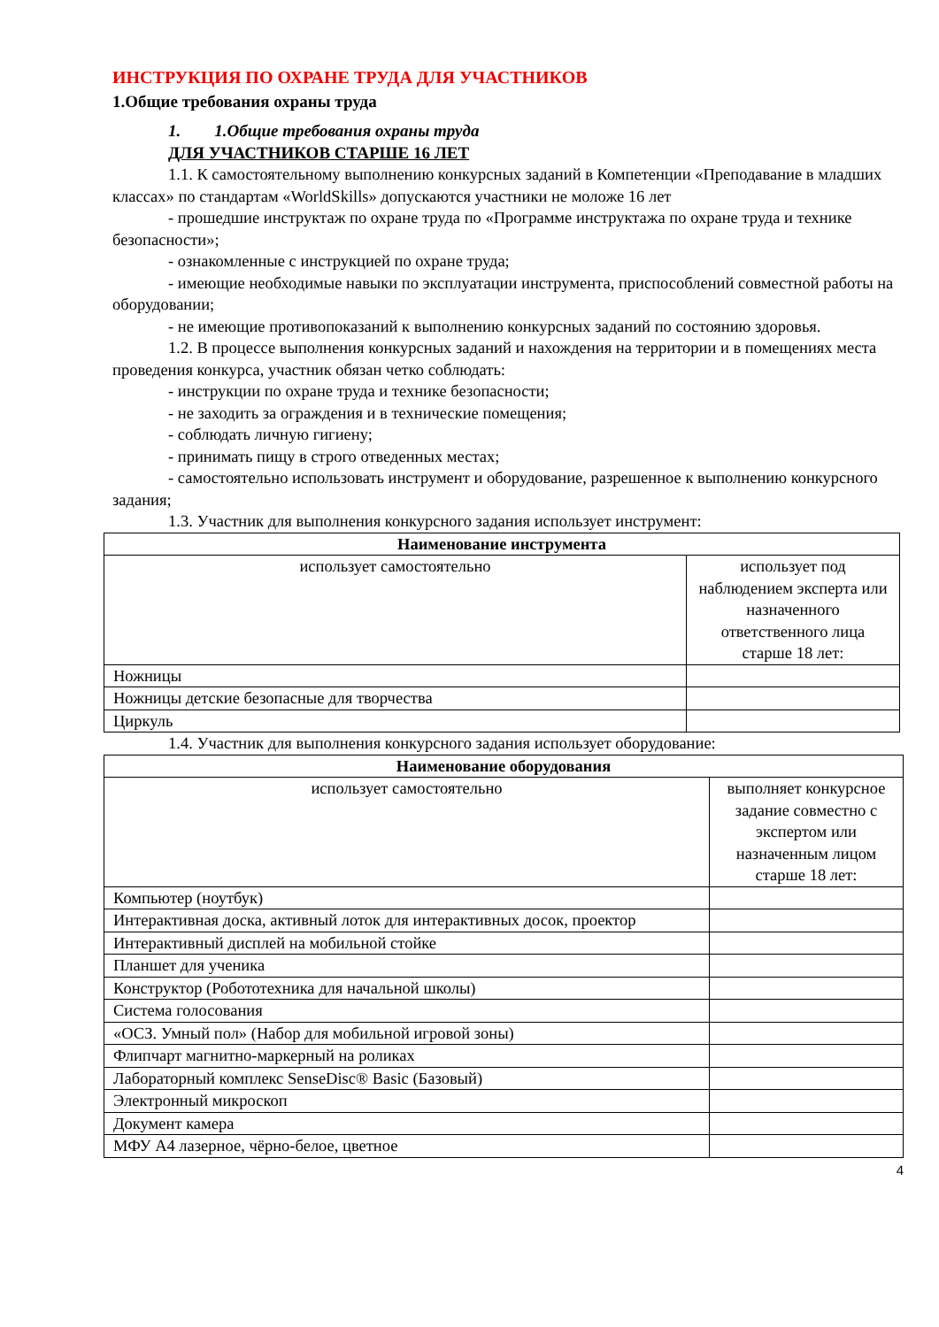ИНСТРУКЦИЯ ПО ОХРАНЕ ТРУДА ДЛЯ УЧАСТНИКОВ
1.Общие требования охраны труда
1. 1.Общие требования охраны труда
ДЛЯ УЧАСТНИКОВ СТАРШЕ 16 ЛЕТ
1.1. К самостоятельному выполнению конкурсных заданий в Компетенции «Преподавание в младших классах» по стандартам «WorldSkills» допускаются участники не моложе 16 лет
- прошедшие инструктаж по охране труда по «Программе инструктажа по охране труда и технике безопасности»;
- ознакомленные с инструкцией по охране труда;
- имеющие необходимые навыки по эксплуатации инструмента, приспособлений совместной работы на оборудовании;
- не имеющие противопоказаний к выполнению конкурсных заданий по состоянию здоровья.
1.2. В процессе выполнения конкурсных заданий и нахождения на территории и в помещениях места проведения конкурса, участник обязан четко соблюдать:
- инструкции по охране труда и технике безопасности;
- не заходить за ограждения и в технические помещения;
- соблюдать личную гигиену;
- принимать пищу в строго отведенных местах;
- самостоятельно использовать инструмент и оборудование, разрешенное к выполнению конкурсного задания;
1.3. Участник для выполнения конкурсного задания использует инструмент:
| Наименование инструмента | |
| --- | --- |
| использует самостоятельно | использует под наблюдением эксперта или назначенного ответственного лица старше 18 лет: |
| Ножницы | |
| Ножницы детские безопасные для творчества | |
| Циркуль | |
1.4. Участник для выполнения конкурсного задания использует оборудование:
| Наименование оборудования | |
| --- | --- |
| использует самостоятельно | выполняет конкурсное задание совместно с экспертом или назначенным лицом старше 18 лет: |
| Компьютер (ноутбук) | |
| Интерактивная доска, активный лоток для интерактивных досок, проектор | |
| Интерактивный дисплей на мобильной стойке | |
| Планшет для ученика | |
| Конструктор (Робототехника для начальной школы) | |
| Система голосования | |
| «ОСЗ. Умный пол» (Набор для мобильной игровой зоны) | |
| Флипчарт магнитно-маркерный на роликах | |
| Лабораторный комплекс SenseDisc® Basic (Базовый) | |
| Электронный микроскоп | |
| Документ камера | |
| МФУ А4 лазерное, чёрно-белое, цветное | |
4